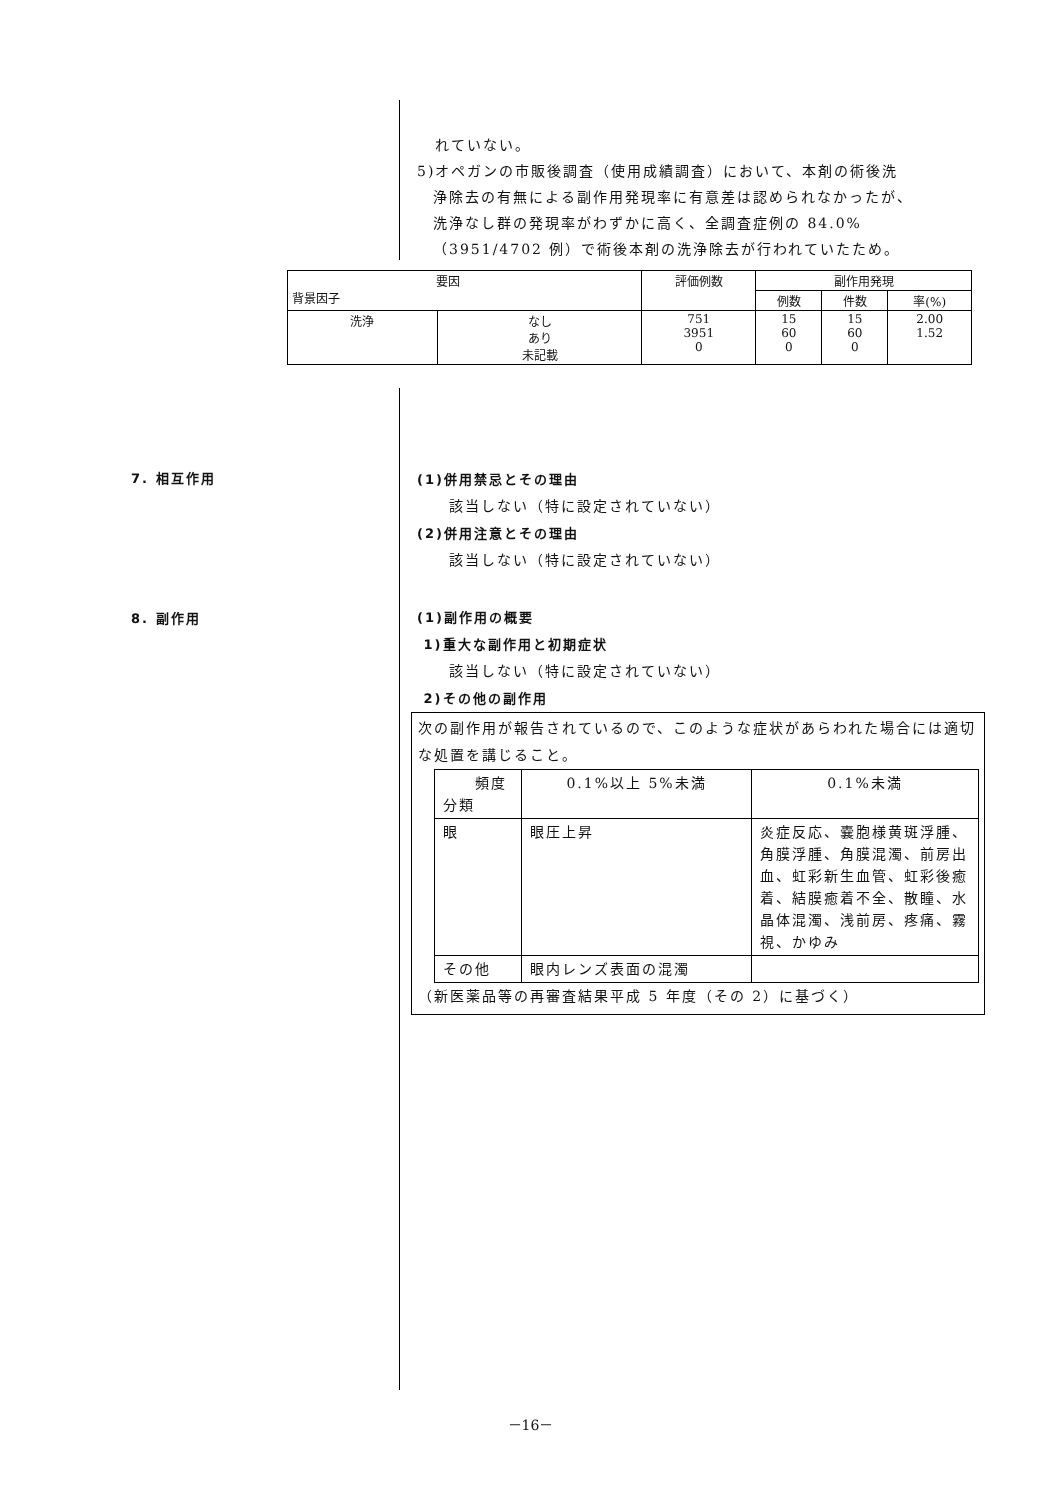れていない。
5)オペガンの市販後調査（使用成績調査）において、本剤の術後洗
浄除去の有無による副作用発現率に有意差は認められなかったが、
洗浄なし群の発現率がわずかに高く、全調査症例の 84.0%
（3951/4702 例）で術後本剤の洗浄除去が行われていたため。
| 要因 背景因子 | | 評価例数 | 副作用発現 | | |
| --- | --- | --- | --- | --- | --- |
| | | | 例数 | 件数 | 率(%) |
| 洗浄 | なし あり 未記載 | 751 3951 0 | 15 60 0 | 15 60 0 | 2.00 1.52 |
7. 相互作用
8. 副作用
(1)併用禁忌とその理由
該当しない（特に設定されていない）
(2)併用注意とその理由
該当しない（特に設定されていない）
(1)副作用の概要
1)重大な副作用と初期症状
該当しない（特に設定されていない）
2)その他の副作用
次の副作用が報告されているので、このような症状があらわれた場合には適切な処置を講じること。
| 頻度 分類 | 0.1%以上 5%未満 | 0.1%未満 |
| 眼 | 眼圧上昇 | 炎症反応、嚢胞様黄斑浮腫、角膜浮腫、角膜混濁、前房出血、虹彩新生血管、虹彩後癒着、結膜癒着不全、散瞳、水晶体混濁、浅前房、疼痛、霧視、かゆみ |
| その他 | 眼内レンズ表面の混濁 | |
（新医薬品等の再審査結果平成 5 年度（その 2）に基づく）
－16－